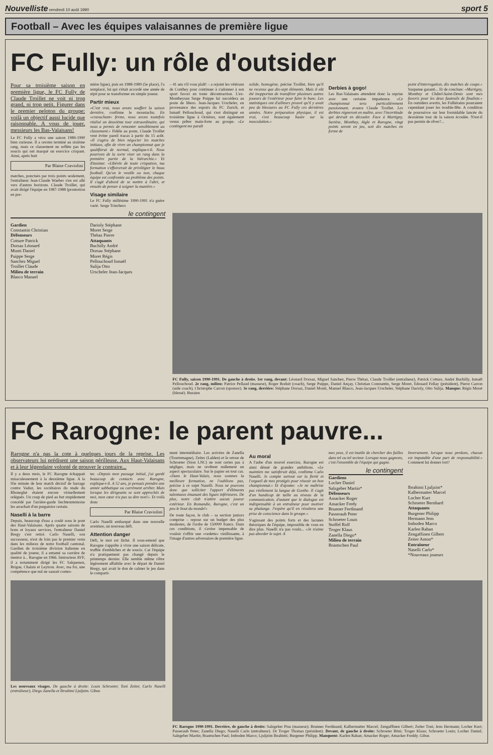Nouvelliste vendredi 10 août 1990 sport 5
Football – Avec les équipes valaisannes de première ligue
FC Fully: un rôle d'outsider
Pour sa troisième saison en première ligue, le FC Fully de Claude Troillet ne voit ni trop grand, ni trop petit. Figurer dans le premier peloton du groupe: voilà un objectif aussi lucide que raisonnable. A vous de jouer, messieurs les Bas-Valaisans!
Le FC Fully a vécu une saison 1989-1990 bien curieuse. Il a cerstes terminé au sixième rang, mais ce classement ne reflète pas les soucis qui ont marqué un exercice crispant. Ainsi, après huit
Par Blaise Craviolini
matches, ponctués par trois points seulement, l'entraîneur Jean-Claude Waeber s'en est allé vers d'autres horizons. Claude Troillet, qui avait dirigé l'équipe en 1987-1988 (promotion en pre-
mière ligue), puis en 1988-1989 (5e place), l'a remplacé, lui qui s'était accordé une année de répit pour se transformer en simple joueur.
Partir mieux
«C'est vrai, nous avons souffert la saison dernière, confirme le moustachu. En «cravachant» ferme, nous avons toutefois réalisé un deuxième tour extraordinaire, qui nous a permis de remonter sensiblement au classement.» Fidèle au poste, Claude Troillet veut éviter pareil tracas à partir du 15 août. «Il s'agira de bien négocier les matches initiaux, afin de vivre un championnat que je qualifierai de normal, explique-t-il. Nous pourrons de la sorte viser un rang dans la première partie de la hiérarchie.» Et d'insister: «Libérée de toute crispation, ma formation s'efforcerait de privilégier le beau football. Qu'on le veuille ou non, chaque équipe est confrontée au problème des points. Il s'agit d'abord de se mettre à l'abri, et ensuite de penser à soigner la manière.»
Visage similaire
Le FC Fully millésime 1990-1991 n'a guère varié. Serge Trinchero
– 41 ans s'il vous plaît! – a rejoint les vétérans de Conthey pour continuer à s'adonner à son sport favori en toute décontraction. L'ex-Montheysan Serge Puippe lui succédera au poste de libero. Jean-Jacques Urscheler, en provenance des espoirs du FC Zurich, et Ismaël Pellouchoud, qui s'est distingué en troisième ligue à Orsières, sont également venus prêter main-forte au groupe. «Le contingent me paraît
solide, homogène, précise Troillet, bien qu'il ne recense que dix-sept éléments. Mais il eût été inopportun de transférer plusieurs autres joueurs de l'extérieur pour faire le banc. Les statistiques ont d'ailleurs prouvé qu'il y avait peu de blessures au FC Fully ces dernières années. Notre préparation physique, il est vrai, s'est beaucoup basée sur la musculation.»
Derbies à gogo!
Les Bas-Valaisans attendent donc la reprise avec une certaine impatience. «Ce championnat sera particulièrement passionnant, avance Claude Troillet. Les derbies régneront en maître, avec l'incertitude qui devrait en découler. Face à Martigny, Savièse, Monthey, Aigle et Rarogne, vingt points seront en jeu, soit dix matches en forme de
point d'interrogation, dix matches de coupe.» Suspense garanti... Et de conclure: «Martigny, Monthey et Châtel-Saint-Denis sont mes favoris pour les deux fauteuils de finaliste.» En outsiders avertis, les Fulliérains pourraient cependant jouer les trouble-fête. A condition de poursuivre sur leur formidable lancée du deuxième tour de la saison écoulée. N'est-il pas permis de rêver?...
le contingent
Gardien
Constantin Christian
Défenseurs
Cotture Patrick
Dorsaz Léonard
Monti Daniel
Puippe Serge
Sanchez Miguel
Troillet Claude
Milieu de terrain
Blasco Manuel
Darioly Stéphane
Moret Serge
Thétaz Pierre
Attaquants
Buchilly André
Dorsaz Stéphane
Moret Régis
Pellouchoud Ismaël
Sulija Otto
Urscheler Jean-Jacques
FC Fully, saison 1990-1991. De gauche à droite. 1er rang, devant: Léonard Dorsaz, Miguel Sanchez, Pierre Thétaz, Claude Troillet (entraîneur), Patrick Cotture, André Buchilly, Ismaël Pellouchoud. 2e rang, milieu: Patrice Pellaud (masseur), Roger Roduit (coach), Serge Puippe, Daniel Ançay, Christian Constantin, Serge Moret, Edouard Fellay (président), Pierre Carron (aide coach), Christophe Carron (sponsor). 3e rang, derrière: Stéphane Dorsaz, Daniel Monti, Manuel Blasco, Jean-Jacques Urscheler, Stéphane Darioly, Otto Sulija. Manque: Régis Moret (blessé). Bussien
FC Rarogne: le parent pauvre...
Rarogne n'a pas la cote à quelques jours de la reprise. Les observateurs lui prédisent une saison périlleuse. Aux Haut-Valaisans et à leur légendaire volonté de prouver le contraire...
Il y a deux mois, le FC Rarogne échappait miraculeusement à la deuxième ligue. A la 95e minute de leur match décisif de barrage contre Vaduz, les sociétaires du stade du Rhoneglut étaient encore virtuellement relégués. Un coup de pied au but stupidement concédé par l'arrière-garde liechtensteinoise les arrachait d'un purgatoire certain.
Naselli à la barre
Depuis, beaucoup d'eau a coulé sous le pont des Haut-Valaisans. Après quatre saisons de bons et loyaux services, l'entraîneur Daniel Bregy s'est retiré. Carlo Naselli, son successeur, n'est de loin pas le premier venu dans les milieux de notre football cantonal. Gardien de troisième division italienne en qualité de joueur, il a entamé sa carrière de mentor à... Rarogne en 1966. Instructeur AVF, il a notamment dirigé les FC Salquenen, Brigue, Chalais et Leytron. Avec, ma foi, une compétence que nul ne saurait contes-
ter. «Depuis mon passage initial, j'ai gardé beaucoup de contacts avec Rarogne, explique-t-il. A 52 ans, je pensais prendre une année sabbatique ou carrément arrêter. Mais lorsque les dirigeants se sont approchés de moi, mon cœur n'a pas su dire non!». Et voilà donc
Par Blaise Craviolini
Carlo Naselli embarqué dans une nouvelle aventure, un nouveau défi.
Attention danger
Défi, le mot est lâché. Il sous-entend que Rarogne s'apprête à vivre une saison délicate, truffée d'embûches et de soucis. Car l'équipe n'a pratiquement pas changé depuis le printemps dernier. Elle semble même s'être légèrement affaiblie avec le départ de Daniel Bregy, qui avait le don de calmer le jeu dans le comparti-
ment intermédiaire. Les arrivées de Zanella (Tourtemagne), Zeiter (Lalden) et le retour de Schroeter (Sion LNC) ne sont certes pas à négliger, mais ne revêtent nullement un aspect spectaculaire. Sur le papier en tout cas. «Dans le Haut-Valais, nous sommes la meilleure formation, ne l'oublions pas, précise à ce sujet Naselli. Nous ne pouvons donc que solliciter l'apport d'éléments talentueux émanant des ligues inférieures. De plus, notre club n'attire aucun joueur extérieur. En Romandie, Rarogne, c'est un peu le bout du monde!»
De toute façon, le club – sa section juniors comprise – repose sur un budget des plus modestes, de l'ordre de 150000 francs. Dans ces conditions, il s'avère impensable de vouloir s'offrir une «vedette» vieillissante, à l'image d'autres adversaires de première ligue.
Au moral
A l'aube d'un nouvel exercice, Rarogne est ainsi dénué de grandes ambitions. «Le maintien me satisferait déjà, confirme Carlo Naselli. Je compte surtout sur la fierté et l'orgueil de mes protégés pour réussir un bon championnat.» Et d'ajouter: «Je ne maîtrise pas réellement la langue de Goethe. Il s'agit d'un handicap de taille au niveau de la communication, d'autant que le dialogue est indispensable à un entraîneur pour motiver sa phalange. J'espère qu'il en résultera une prise de conscience dans le groupe.»
S'agissant des points forts et des lacunes théoriques de l'équipe, impossible de vous en dire plus. Naselli n'a pas voulu... «Je n'aime pas aborder le sujet. A
mes yeux, il est inutile de chercher des failles dans tel ou tel secteur. Lorsque nous gagnons, c'est l'ensemble de l'équipe qui gagne.
le contingent
Gardiens
Locher Daniel
Salzgeber Martin*
Défenseurs
Amacker Roger
Amacker Fredy
Brunner Ferdinand
Passeraub Peter
Schroeter Louis
Stoffel Rolf
Troger Klaus
Zanella Diego*
Milieu de terrain
Brantschen Paul
Inversement, lorsque nous perdons, chacun est imputable d'une part de responsabilité.» Comment lui donner tort?
Ibrahimi Ljuljzim*
Kalbermatter Marcel
Locher Kurt
Schroeter Bernhard
Attaquants
Burgener Philipp
Hermann Jens
Imboden Marco
Karlen Raban
Zengaffinen Gilbert
Zeiter Anton*
Entraîneur
Naselli Carlo*
*Nouveaux joueurs
Les nouveaux visages. De gauche à droite: Louis Schroeter, Toni Zeiter, Carlo Naselli (entraîneur), Diego Zanella et Ibrahimi Ljuljzim. Gibus
FC Rarogne 1990-1991. Derrière, de gauche à droite: Salzgeber Pius (masseur); Brunner Ferdinand; Kalbermatter Marcel; Zengaffinen Gilbert; Zeiter Toni; Jens Hermann; Locher Kurt; Passeraub Peter; Zanella Diego; Naselli Carlo (entraîneur). Dr Troger Thomas (président). Devant, de gauche à droite: Schroeter Böni; Troger Klaus; Schroeter Louis; Locher Daniel; Salzgeber Martin; Brantschen Paul; Imboden Marco; Ljuljzim Ibrahimi; Burgener Philipp. Manquent: Karlen Raban; Amacker Roger; Amacker Freddy. Gibus